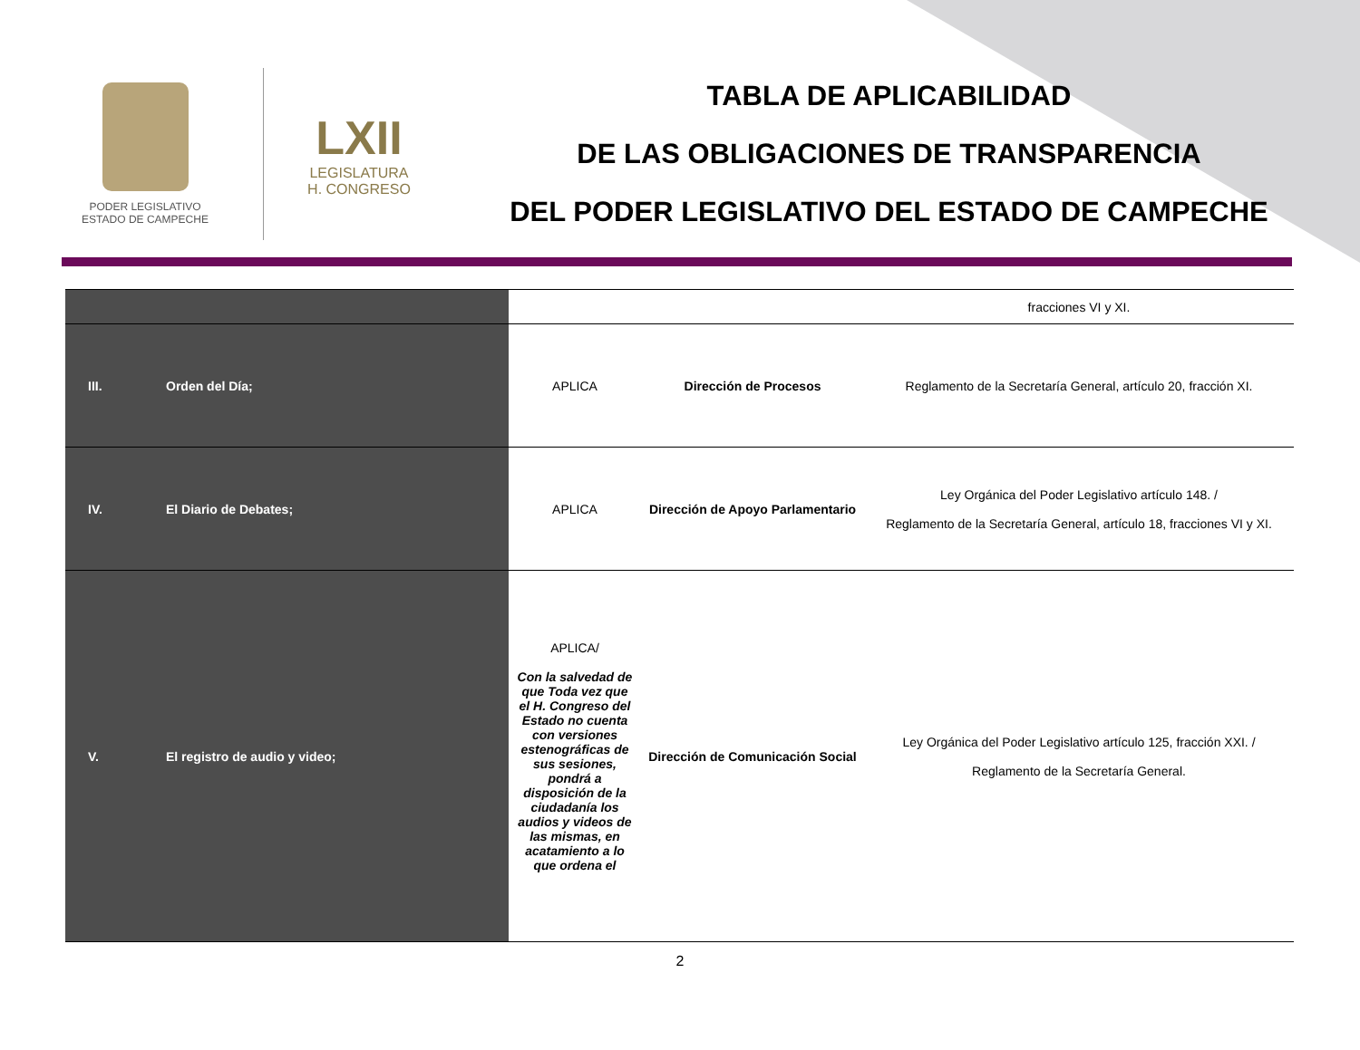PODER LEGISLATIVO
ESTADO DE CAMPECHE
LXII
LEGISLATURA
H. CONGRESO
TABLA DE APLICABILIDAD
DE LAS OBLIGACIONES DE TRANSPARENCIA
DEL PODER LEGISLATIVO DEL ESTADO DE CAMPECHE
| | | | | fracciones VI y XI. |
| III. | Orden del Día; | APLICA | Dirección de Procesos | Reglamento de la Secretaría General, artículo 20, fracción XI. |
| IV. | El Diario de Debates; | APLICA | Dirección de Apoyo Parlamentario | Ley Orgánica del Poder Legislativo artículo 148. / Reglamento de la Secretaría General, artículo 18, fracciones VI y XI. |
| V. | El registro de audio y video; | APLICA/ Con la salvedad de que Toda vez que el H. Congreso del Estado no cuenta con versiones estenográficas de sus sesiones, pondrá a disposición de la ciudadanía los audios y videos de las mismas, en acatamiento a lo que ordena el | Dirección de Comunicación Social | Ley Orgánica del Poder Legislativo artículo 125, fracción XXI. / Reglamento de la Secretaría General. |
2